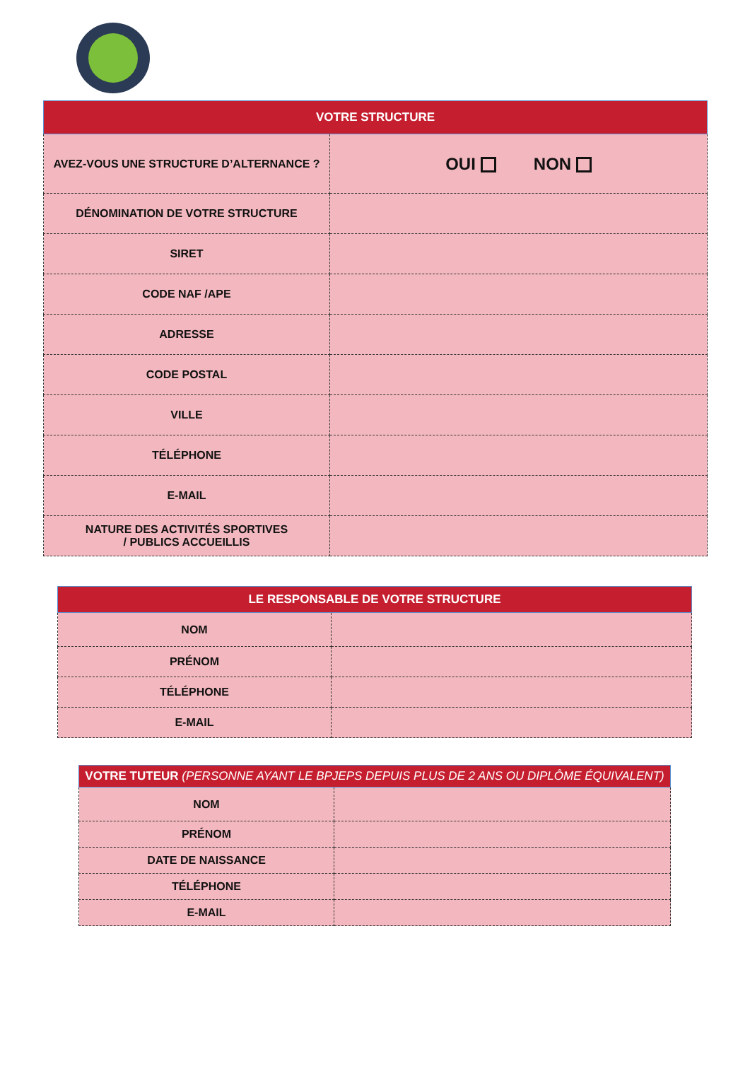| VOTRE STRUCTURE | |
| --- | --- |
| AVEZ-VOUS UNE STRUCTURE D’ALTERNANCE ? | OUI NON |
| DÉNOMINATION DE VOTRE STRUCTURE | |
| SIRET | |
| CODE NAF /APE | |
| ADRESSE | |
| CODE POSTAL | |
| VILLE | |
| TÉLÉPHONE | |
| E-MAIL | |
| NATURE DES ACTIVITÉS SPORTIVES / PUBLICS ACCUEILLIS | |
| LE RESPONSABLE DE VOTRE STRUCTURE | |
| --- | --- |
| NOM | |
| PRÉNOM | |
| TÉLÉPHONE | |
| E-MAIL | |
| VOTRE TUTEUR (PERSONNE AYANT LE BPJEPS DEPUIS PLUS DE 2 ANS OU DIPLÔME ÉQUIVALENT) | |
| --- | --- |
| NOM | |
| PRÉNOM | |
| DATE DE NAISSANCE | |
| TÉLÉPHONE | |
| E-MAIL | |